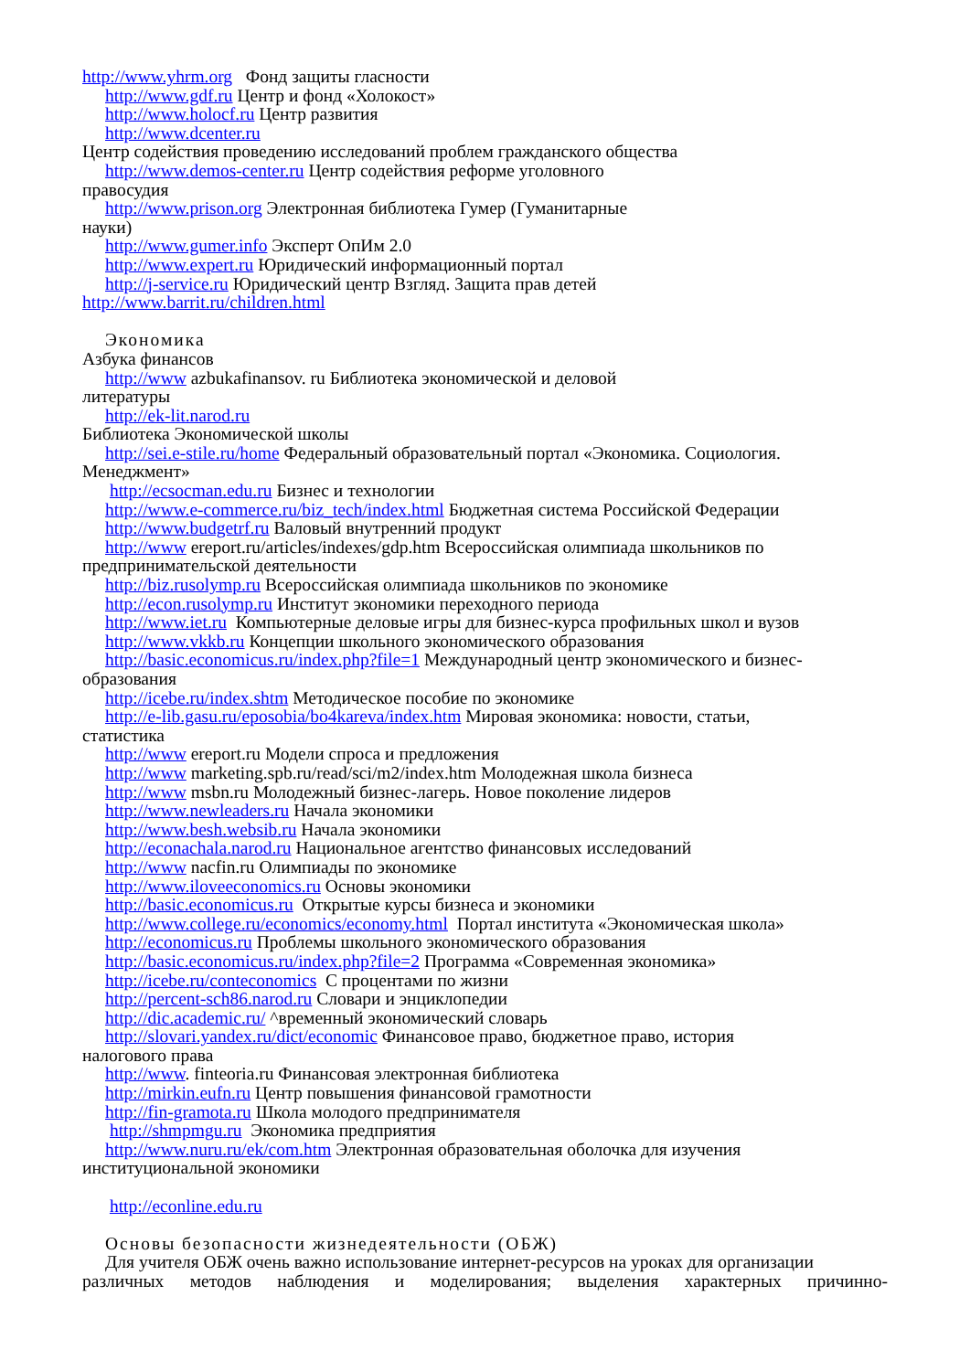http://www.yhrm.org Фонд защиты гласности
http://www.gdf.ru Центр и фонд «Холокост»
http://www.holocf.ru Центр развития
http://www.dcenter.ru
Центр содействия проведению исследований проблем гражданского общества
http://www.demos-center.ru Центр содействия реформе уголовного
правосудия
http://www.prison.org Электронная библиотека Гумер (Гуманитарные
науки)
http://www.gumer.info Эксперт ОпИм 2.0
http://www.expert.ru Юридический информационный портал
http://j-service.ru Юридический центр Взгляд. Защита прав детей
http://www.barrit.ru/children.html
Экономика
Азбука финансов
http://www azbukafinansov. ru Библиотека экономической и деловой
литературы
http://ek-lit.narod.ru
Библиотека Экономической школы
http://sei.e-stile.ru/home Федеральный образовательный портал «Экономика. Социология.
Менеджмент»
http://ecsocman.edu.ru Бизнес и технологии
http://www.e-commerce.ru/biz_tech/index.html Бюджетная система Российской Федерации
http://www.budgetrf.ru Валовый внутренний продукт
http://www ereport.ru/articles/indexes/gdp.htm Всероссийская олимпиада школьников по
предпринимательской деятельности
http://biz.rusolymp.ru Всероссийская олимпиада школьников по экономике
http://econ.rusolymp.ru Институт экономики переходного периода
http://www.iet.ru Компьютерные деловые игры для бизнес-курса профильных школ и вузов
http://www.vkkb.ru Концепции школьного экономического образования
http://basic.economicus.ru/index.php?file=1 Международный центр экономического и бизнес-
образования
http://icebe.ru/index.shtm Методическое пособие по экономике
http://e-lib.gasu.ru/eposobia/bo4kareva/index.htm Мировая экономика: новости, статьи,
статистика
http://www ereport.ru Модели спроса и предложения
http://www marketing.spb.ru/read/sci/m2/index.htm Молодежная школа бизнеса
http://www msbn.ru Молодежный бизнес-лагерь. Новое поколение лидеров
http://www.newleaders.ru Начала экономики
http://www.besh.websib.ru Начала экономики
http://econachala.narod.ru Национальное агентство финансовых исследований
http://www nacfin.ru Олимпиады по экономике
http://www.iloveeconomics.ru Основы экономики
http://basic.economicus.ru Открытые курсы бизнеса и экономики
http://www.college.ru/economics/economy.html Портал института «Экономическая школа»
http://economicus.ru Проблемы школьного экономического образования
http://basic.economicus.ru/index.php?file=2 Программа «Современная экономика»
http://icebe.ru/conteconomics С процентами по жизни
http://percent-sch86.narod.ru Словари и энциклопедии
http://dic.academic.ru/ ^временный экономический словарь
http://slovari.yandex.ru/dict/economic Финансовое право, бюджетное право, история
налогового права
http://www. finteoria.ru Финансовая электронная библиотека
http://mirkin.eufn.ru Центр повышения финансовой грамотности
http://fin-gramota.ru Школа молодого предпринимателя
http://shmpmgu.ru Экономика предприятия
http://www.nuru.ru/ek/com.htm Электронная образовательная оболочка для изучения
институциональной экономики
http://econline.edu.ru
Основы безопасности жизнедеятельности (ОБЖ)
Для учителя ОБЖ очень важно использование интернет-ресурсов на уроках для организации
различных методов наблюдения и моделирования; выделения характерных причинно-